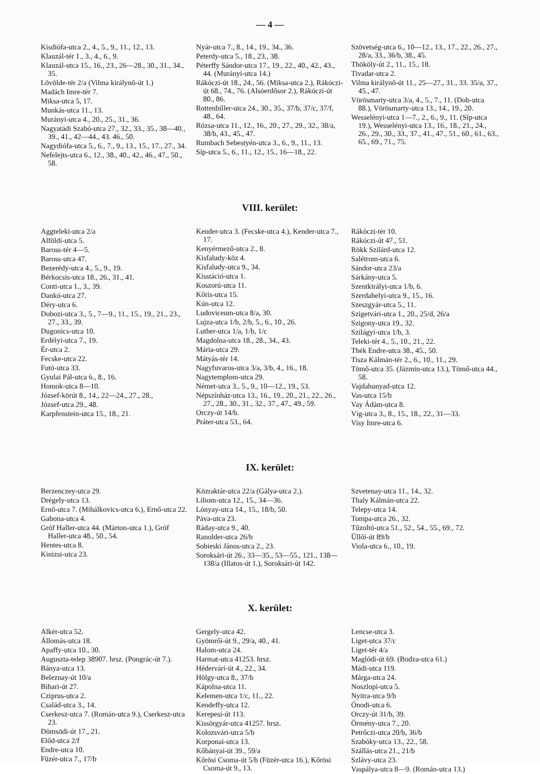— 4 —
Kisdiófa-utca 2., 4., 5., 9., 11., 12., 13.
Klauzál-tér 1., 3., 4., 6., 9.
Klauzál-utca 15., 16., 23., 26—28., 30., 31., 34., 35.
Lövölde-tér 2/a (Vilma királynő-út 1.)
Madách Imre-tér 7.
Miksa-utca 5, 17.
Munkás-utca 11., 13.
Murányi-utca 4., 20., 25., 31., 36.
Nagyatádi Szabó-utca 27., 32., 33., 35., 38—40., 39., 41., 42—44., 43. 46., 50.
Nagydiófa-utca 5., 6., 7., 9., 13., 15., 17., 27., 34.
Nefelejts-utca 6., 12., 38., 40., 42., 46., 47., 50., 58.
Nyár-utca 7., 8., 14., 19., 34., 36.
Peterdy-utca 5., 18., 23., 38.
Péterffy Sándor-utca 17., 19., 22., 40., 42., 43., 44. (Murányi-utca 14.)
Rákóczi-út 18., 24., 56. (Miksa-utca 2.), Rákóczi-út 68., 74., 76. (Alsóerdősor 2.), Rákóczi-út 80., 86.
Rottenbiller-utca 24., 30., 35., 37/b, 37/c, 37/f, 48., 64.
Rózsa-utca 11., 12., 16., 20., 27., 29., 32., 38/a, 38/b, 43., 45., 47.
Rumbach Sebestyén-utca 3., 6., 9., 11., 13.
Síp-utca 5., 6., 11., 12., 15., 16—18., 22.
Szövetség-utca 6., 10—12., 13., 17., 22., 26., 27., 28/a, 33., 36/b, 38., 45.
Thököly-út 2., 11., 15., 18.
Tivadar-utca 2.
Vilma királynő-út 11., 25—27., 31., 33. 35/a, 37., 45., 47.
Vörösmarty-utca 3/a, 4., 5., 7., 11. (Dob-utca 88.), Vörösmarty-utca 13., 14., 19., 20.
Wesselényi-utca 1—7., 2., 6., 9., 11. (Síp-utca 19.), Wesselényi-utca 13., 16., 18., 21., 24., 26., 29., 30., 33., 37., 41., 47., 51., 60., 61., 63., 65., 69., 71., 75.
VIII. kerület:
Aggteleki-utca 2/a
Alföldi-utca 5.
Baross-tér 4—5.
Baross-utca 47.
Bezerédy-utca 4., 5., 9., 19.
Bérkocsis-utca 18., 26., 31., 41.
Conti-utca 1., 3., 39.
Dankó-utca 27.
Déry-utca 6.
Dobozi-utca 3., 5., 7—9., 11., 15., 19., 21., 23., 27., 33., 39.
Dugonics-utca 10.
Erdélyi-utca 7., 19.
Ér-utca 2.
Fecske-utca 22.
Futó-utca 33.
Gyulai Pál-utca 6., 8., 16.
Homok-utca 8—10.
József-körút 8., 14., 22—24., 27., 28.,
József-utca 29., 48.
Karpfenstein-utca 15., 18., 21.
Kender-utca 3. (Fecske-utca 4.), Kender-utca 7., 17.
Kenyérmező-utca 2., 8.
Kisfaludy-köz 4.
Kisfaludy-utca 9., 34.
Kisstáció-utca 1.
Koszorú-utca 11.
Kőris-utca 15.
Kún-utca 12.
Ludoviceum-utca 8/a, 30.
Lujza-utca 1/b, 2/b, 5., 6., 10., 26.
Luther-utca 1/a, 1/b, 1/c
Magdolna-utca 18., 28., 34., 43.
Mária-utca 29.
Mátyás-tér 14.
Nagyfuvaros-utca 3/a, 3/b, 4., 16., 18.
Nagytemplom-utca 29.
Német-utca 3., 5., 9., 10—12., 19., 53.
Népszínház-utca 13., 16., 19., 20., 21., 22., 26., 27., 28., 30., 31., 32., 37., 47., 49., 59.
Orczy-út 14/b.
Práter-utca 53., 64.
Rákóczi-tér 10.
Rákóczi-út 47., 51.
Rökk Szilárd-utca 12.
Salétrom-utca 6.
Sándor-utca 23/a
Sárkány-utca 5.
Szentkirályi-utca 1/b, 6.
Szerdahelyi-utca 9., 15., 16.
Szeszgyár-utca 5., 11.
Szigetvári-utca 1., 20., 25/d, 26/a
Szigony-utca 19., 32.
Szilágyi-utca 1/b, 3.
Teleki-tér 4., 5., 10., 21., 22.
Thék Endre-utca 38., 45., 50.
Tisza Kálmán-tér 2., 6., 10., 11., 29.
Tömő-utca 35. (Jázmin-utca 13.), Tömő-utca 44., 58.
Vajdahunyad-utca 12.
Vas-utca 15/b
Vay Ádám-utca 8.
Víg-utca 3., 8., 15., 18., 22., 31—33.
Visy Imre-utca 6.
IX. kerület:
Berzenczey-utca 29.
Drégely-utca 13.
Ernő-utca 7. (Mihálkovics-utca 6.), Ernő-utca 22.
Gabona-utca 4.
Gróf Haller-utca 44. (Márton-utca 1.), Gróf Haller-utca 48., 50., 54.
Hentes-utca 8.
Kinizsi-utca 23.
Közraktár-utca 22/a (Gálya-utca 2.).
Liliom-utca 12., 15., 34—36.
Lónyay-utca 14., 15., 18/b, 50.
Páva-utca 23.
Ráday-utca 9., 40.
Ranolder-utca 26/b
Sobieski János-utca 2., 23.
Soroksári-út 26., 33—35., 53—55., 121., 138—138/a (Illatos-út 1.), Soroksári-út 142.
Szvetenay-utca 11., 14., 32.
Thaly Kálmán-utca 22.
Telepy-utca 14.
Tompa-utca 26., 32.
Tűzoltó-utca 51., 52., 54., 55., 69., 72.
Üllői-út 89/b
Viola-utca 6., 10., 19.
X. kerület:
Alkér-utca 52.
Állomás-utca 18.
Apaffy-utca 10., 30.
Auguszta-telep 38907. hrsz. (Pongrác-út 7.).
Bánya-utca 13.
Beleznay-út 10/a
Bihari-út 27.
Cziprus-utca 2.
Család-utca 3., 14.
Cserkesz-utca 7. (Román-utca 9.), Cserkesz-utca 23.
Dömsödi-út 17., 21.
Előd-utca 2/f
Endre-utca 10.
Füzér-utca 7., 17/b
Gergely-utca 42.
Gyömrői-út 9., 29/a, 40., 41.
Halom-utca 24.
Harmat-utca 41253. hrsz.
Hédervári-út 4., 22., 34.
Hölgy-utca 8., 37/b
Kápolna-utca 11.
Kelemen-utca 1/c, 11., 22.
Kendeffy-utca 12.
Kerepesi-út 113.
Kissörgyár-utca 41257. hrsz.
Kolozsvári-utca 5/b
Korponai-utca 13.
Kőbányai-út 39., 59/a
Kőrösi Csoma-út 5/b (Füzér-utca 16.), Kőrösi Csoma-út 9., 13.
Lencse-utca 3.
Liget-utca 37/c
Liget-tér 4/a
Maglódi-út 69. (Bodza-utca 61.)
Mádi-utca 119.
Márga-utca 24.
Noszlopi-utca 5.
Nyitra-utca 9/b
Ónodi-utca 6.
Orczy-út 31/b, 39.
Örmény-utca 7., 20.
Petrőczi-utca 20/b, 36/b
Szabóky-utca 13., 22., 58.
Szállás-utca 21., 21/b
Szlávy-utca 23.
Vaspálya-utca 8—9. (Román-utca 13.)